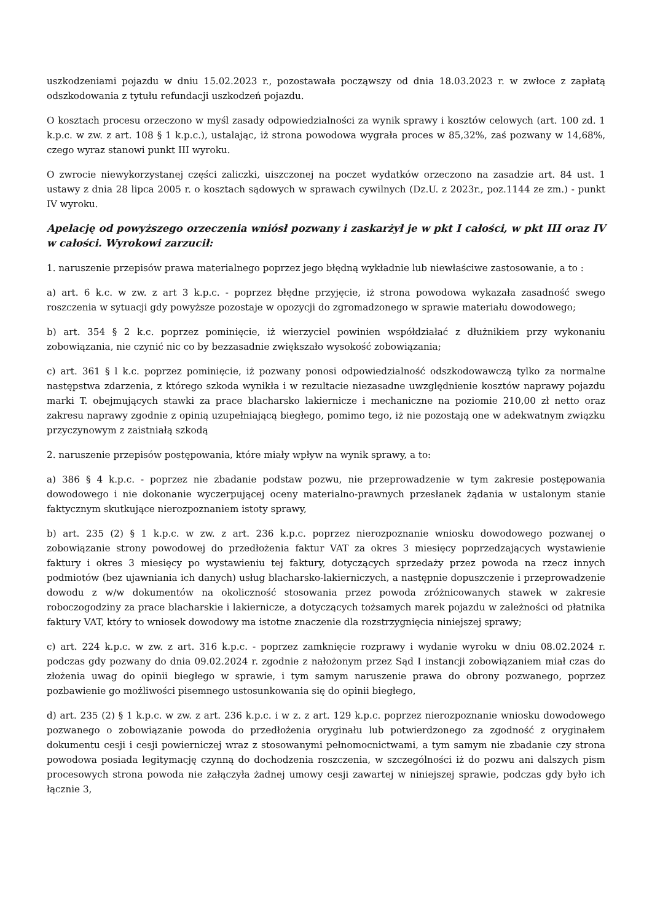uszkodzeniami pojazdu w dniu 15.02.2023 r., pozostawała począwszy od dnia 18.03.2023 r. w zwłoce z zapłatą odszkodowania z tytułu refundacji uszkodzeń pojazdu.
O kosztach procesu orzeczono w myśl zasady odpowiedzialności za wynik sprawy i kosztów celowych (art. 100 zd. 1 k.p.c. w zw. z art. 108 § 1 k.p.c.), ustalając, iż strona powodowa wygrała proces w 85,32%, zaś pozwany w 14,68%, czego wyraz stanowi punkt III wyroku.
O zwrocie niewykorzystanej części zaliczki, uiszczonej na poczet wydatków orzeczono na zasadzie art. 84 ust. 1 ustawy z dnia 28 lipca 2005 r. o kosztach sądowych w sprawach cywilnych (Dz.U. z 2023r., poz.1144 ze zm.) - punkt IV wyroku.
Apelację od powyższego orzeczenia wniósł pozwany i zaskarżył je w pkt I całości, w pkt III oraz IV w całości. Wyrokowi zarzucił:
1. naruszenie przepisów prawa materialnego poprzez jego błędną wykładnie lub niewłaściwe zastosowanie, a to :
a) art. 6 k.c. w zw. z art 3 k.p.c. - poprzez błędne przyjęcie, iż strona powodowa wykazała zasadność swego roszczenia w sytuacji gdy powyższe pozostaje w opozycji do zgromadzonego w sprawie materiału dowodowego;
b) art. 354 § 2 k.c. poprzez pominięcie, iż wierzyciel powinien współdziałać z dłużnikiem przy wykonaniu zobowiązania, nie czynić nic co by bezzasadnie zwiększało wysokość zobowiązania;
c) art. 361 § l k.c. poprzez pominięcie, iż pozwany ponosi odpowiedzialność odszkodowawczą tylko za normalne następstwa zdarzenia, z którego szkoda wynikła i w rezultacie niezasadne uwzględnienie kosztów naprawy pojazdu marki T. obejmujących stawki za prace blacharsko lakiernicze i mechaniczne na poziomie 210,00 zł netto oraz zakresu naprawy zgodnie z opinią uzupełniającą biegłego, pomimo tego, iż nie pozostają one w adekwatnym związku przyczynowym z zaistniałą szkodą
2. naruszenie przepisów postępowania, które miały wpływ na wynik sprawy, a to:
a) 386 § 4 k.p.c. - poprzez nie zbadanie podstaw pozwu, nie przeprowadzenie w tym zakresie postępowania dowodowego i nie dokonanie wyczerpującej oceny materialno-prawnych przesłanek żądania w ustalonym stanie faktycznym skutkujące nierozpoznaniem istoty sprawy,
b) art. 235 (2) § 1 k.p.c. w zw. z art. 236 k.p.c. poprzez nierozpoznanie wniosku dowodowego pozwanej o zobowiązanie strony powodowej do przedłożenia faktur VAT za okres 3 miesięcy poprzedzających wystawienie faktury i okres 3 miesięcy po wystawieniu tej faktury, dotyczących sprzedaży przez powoda na rzecz innych podmiotów (bez ujawniania ich danych) usług blacharsko-lakierniczych, a następnie dopuszczenie i przeprowadzenie dowodu z w/w dokumentów na okoliczność stosowania przez powoda zróżnicowanych stawek w zakresie roboczogodziny za prace blacharskie i lakiernicze, a dotyczących tożsamych marek pojazdu w zależności od płatnika faktury VAT, który to wniosek dowodowy ma istotne znaczenie dla rozstrzygnięcia niniejszej sprawy;
c) art. 224 k.p.c. w zw. z art. 316 k.p.c. - poprzez zamknięcie rozprawy i wydanie wyroku w dniu 08.02.2024 r. podczas gdy pozwany do dnia 09.02.2024 r. zgodnie z nałożonym przez Sąd I instancji zobowiązaniem miał czas do złożenia uwag do opinii biegłego w sprawie, i tym samym naruszenie prawa do obrony pozwanego, poprzez pozbawienie go możliwości pisemnego ustosunkowania się do opinii biegłego,
d) art. 235 (2) § 1 k.p.c. w zw. z art. 236 k.p.c. i w z. z art. 129 k.p.c. poprzez nierozpoznanie wniosku dowodowego pozwanego o zobowiązanie powoda do przedłożenia oryginału lub potwierdzonego za zgodność z oryginałem dokumentu cesji i cesji powierniczej wraz z stosowanymi pełnomocnictwami, a tym samym nie zbadanie czy strona powodowa posiada legitymację czynną do dochodzenia roszczenia, w szczególności iż do pozwu ani dalszych pism procesowych strona powoda nie załączyła żadnej umowy cesji zawartej w niniejszej sprawie, podczas gdy było ich łącznie 3,